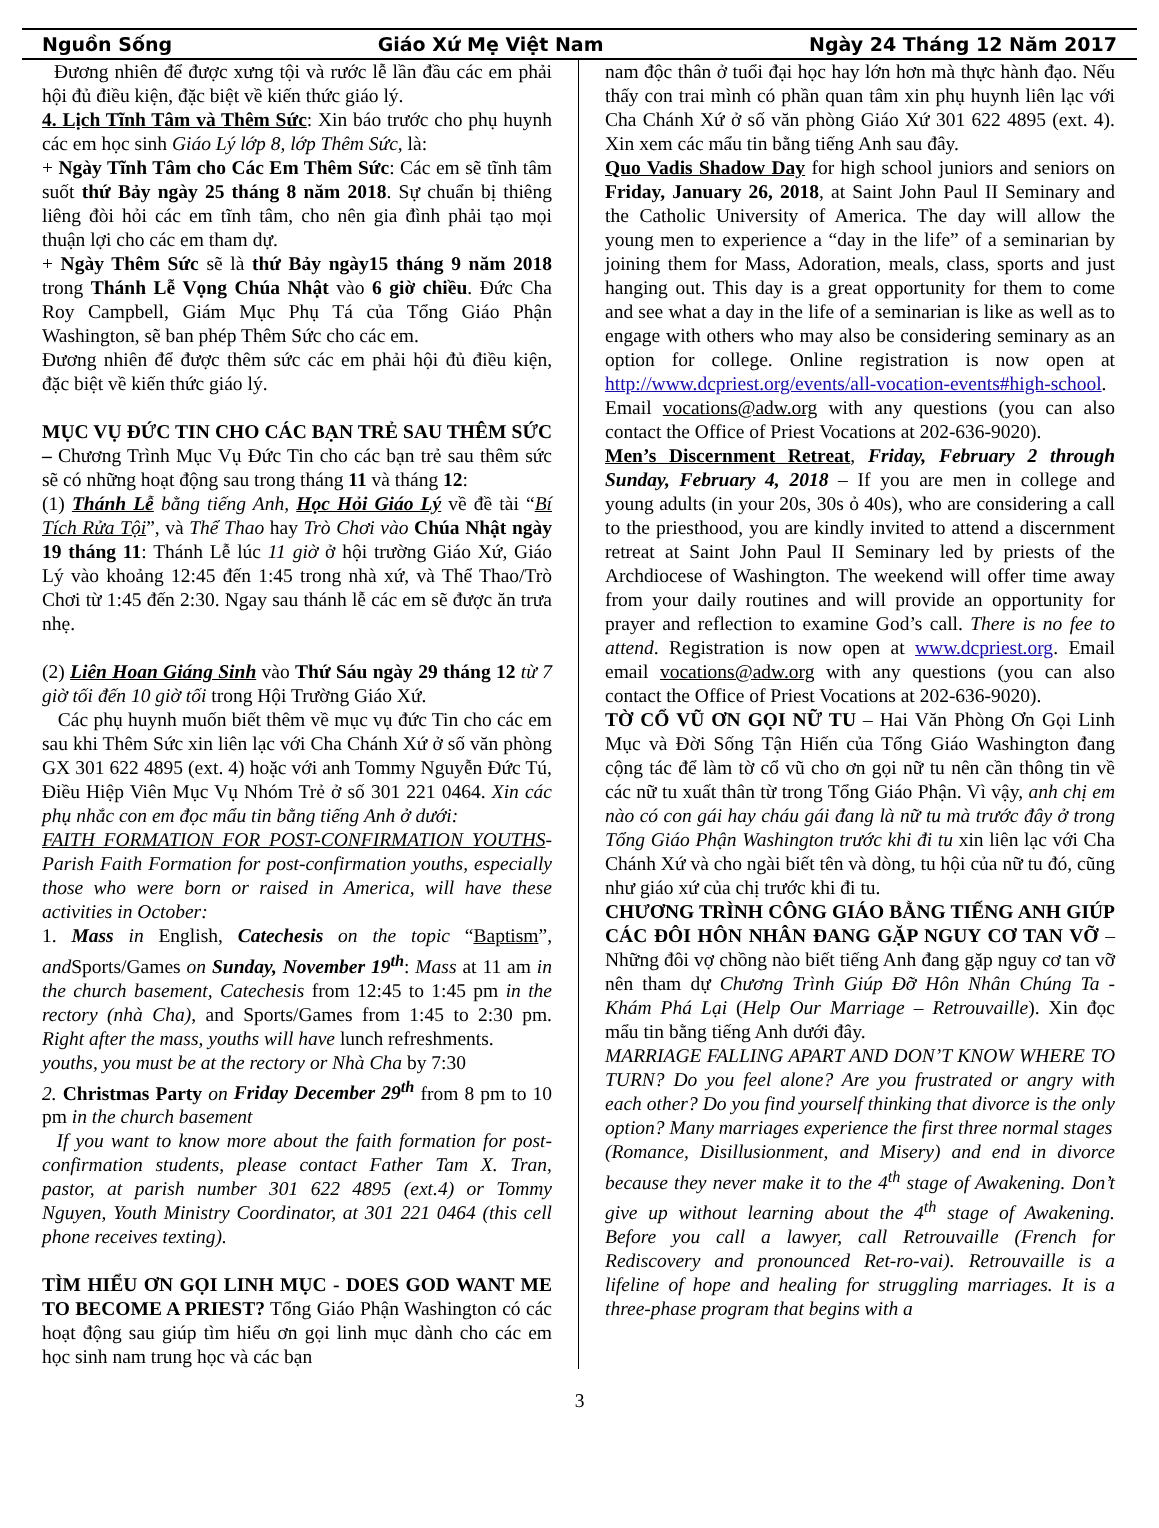Nguồn Sống Giáo Xứ Mẹ Việt Nam Ngày 24 Tháng 12 Năm 2017
Đương nhiên để được xưng tội và rước lễ lần đầu các em phải hội đủ điều kiện, đặc biệt về kiến thức giáo lý.
4. Lịch Tĩnh Tâm và Thêm Sức: Xin báo trước cho phụ huynh các em học sinh Giáo Lý lớp 8, lớp Thêm Sức, là:
+ Ngày Tĩnh Tâm cho Các Em Thêm Sức: Các em sẽ tĩnh tâm suốt thứ Bảy ngày 25 tháng 8 năm 2018. Sự chuẩn bị thiêng liêng đòi hỏi các em tĩnh tâm, cho nên gia đình phải tạo mọi thuận lợi cho các em tham dự.
+ Ngày Thêm Sức sẽ là thứ Bảy ngày15 tháng 9 năm 2018 trong Thánh Lễ Vọng Chúa Nhật vào 6 giờ chiều. Đức Cha Roy Campbell, Giám Mục Phụ Tá của Tổng Giáo Phận Washington, sẽ ban phép Thêm Sức cho các em.
Đương nhiên để được thêm sức các em phải hội đủ điều kiện, đặc biệt về kiến thức giáo lý.
MỤC VỤ ĐỨC TIN CHO CÁC BẠN TRẺ SAU THÊM SỨC – Chương Trình Mục Vụ Đức Tin cho các bạn trẻ sau thêm sức sẽ có những hoạt động sau trong tháng 11 và tháng 12:
(1) Thánh Lễ bằng tiếng Anh, Học Hỏi Giáo Lý về đề tài “Bí Tích Rửa Tội”, và Thể Thao hay Trò Chơi vào Chúa Nhật ngày 19 tháng 11: Thánh Lễ lúc 11 giờ ở hội trường Giáo Xứ, Giáo Lý vào khoảng 12:45 đến 1:45 trong nhà xứ, và Thể Thao/Trò Chơi từ 1:45 đến 2:30. Ngay sau thánh lễ các em sẽ được ăn trưa nhẹ.
(2) Liên Hoan Giáng Sinh vào Thứ Sáu ngày 29 tháng 12 từ 7 giờ tối đến 10 giờ tối trong Hội Trường Giáo Xứ.
Các phụ huynh muốn biết thêm về mục vụ đức Tin cho các em sau khi Thêm Sức xin liên lạc với Cha Chánh Xứ ở số văn phòng GX 301 622 4895 (ext. 4) hoặc với anh Tommy Nguyễn Đức Tú, Điều Hiệp Viên Mục Vụ Nhóm Trẻ ở số 301 221 0464. Xin các phụ nhắc con em đọc mẩu tin bằng tiếng Anh ở dưới:
FAITH FORMATION FOR POST-CONFIRMATION YOUTHS- Parish Faith Formation for post-confirmation youths, especially those who were born or raised in America, will have these activities in October:
1. Mass in English, Catechesis on the topic “Baptism”, and Sports/Games on Sunday, November 19<sup>th</sup>: Mass at 11 am in the church basement, Catechesis from 12:45 to 1:45 pm in the rectory (nhà Cha), and Sports/Games from 1:45 to 2:30 pm. Right after the mass, youths will have lunch refreshments.
youths, you must be at the rectory or Nhà Cha by 7:30
2. Christmas Party on Friday December 29<sup>th</sup> from 8 pm to 10 pm in the church basement
If you want to know more about the faith formation for post-confirmation students, please contact Father Tam X. Tran, pastor, at parish number 301 622 4895 (ext.4) or Tommy Nguyen, Youth Ministry Coordinator, at 301 221 0464 (this cell phone receives texting).
TÌM HIỂU ƠN GỌI LINH MỤC - DOES GOD WANT ME TO BECOME A PRIEST? Tổng Giáo Phận Washington có các hoạt động sau giúp tìm hiểu ơn gọi linh mục dành cho các em học sinh nam trung học và các bạn
nam độc thân ở tuổi đại học hay lớn hơn mà thực hành đạo. Nếu thấy con trai mình có phần quan tâm xin phụ huynh liên lạc với Cha Chánh Xứ ở số văn phòng Giáo Xứ 301 622 4895 (ext. 4). Xin xem các mẩu tin bằng tiếng Anh sau đây.
Quo Vadis Shadow Day for high school juniors and seniors on Friday, January 26, 2018, at Saint John Paul II Seminary and the Catholic University of America. The day will allow the young men to experience a “day in the life” of a seminarian by joining them for Mass, Adoration, meals, class, sports and just hanging out. This day is a great opportunity for them to come and see what a day in the life of a seminarian is like as well as to engage with others who may also be considering seminary as an option for college. Online registration is now open at http://www.dcpriest.org/events/all-vocation-events#high-school. Email vocations@adw.org with any questions (you can also contact the Office of Priest Vocations at 202-636-9020).
Men’s Discernment Retreat, Friday, February 2 through Sunday, February 4, 2018 – If you are men in college and young adults (in your 20s, 30s ỏ 40s), who are considering a call to the priesthood, you are kindly invited to attend a discernment retreat at Saint John Paul II Seminary led by priests of the Archdiocese of Washington. The weekend will offer time away from your daily routines and will provide an opportunity for prayer and reflection to examine God’s call. There is no fee to attend. Registration is now open at www.dcpriest.org. Email email vocations@adw.org with any questions (you can also contact the Office of Priest Vocations at 202-636-9020).
TỜ CỔ VŨ ƠN GỌI NỮ TU – Hai Văn Phòng Ơn Gọi Linh Mục và Đời Sống Tận Hiến của Tổng Giáo Washington đang cộng tác để làm tờ cổ vũ cho ơn gọi nữ tu nên cần thông tin về các nữ tu xuất thân từ trong Tổng Giáo Phận. Vì vậy, anh chị em nào có con gái hay cháu gái đang là nữ tu mà trước đây ở trong Tổng Giáo Phận Washington trước khi đi tu xin liên lạc với Cha Chánh Xứ và cho ngài biết tên và dòng, tu hội của nữ tu đó, cũng như giáo xứ của chị trước khi đi tu.
CHƯƠNG TRÌNH CÔNG GIÁO BẰNG TIẾNG ANH GIÚP CÁC ĐÔI HÔN NHÂN ĐANG GẶP NGUY CƠ TAN VỠ – Những đôi vợ chồng nào biết tiếng Anh đang gặp nguy cơ tan vỡ nên tham dự Chương Trình Giúp Đỡ Hôn Nhân Chúng Ta - Khám Phá Lại (Help Our Marriage – Retrouvaille). Xin đọc mẩu tin bằng tiếng Anh dưới đây.
MARRIAGE FALLING APART AND DON’T KNOW WHERE TO TURN? Do you feel alone? Are you frustrated or angry with each other? Do you find yourself thinking that divorce is the only option? Many marriages experience the first three normal stages
(Romance, Disillusionment, and Misery) and end in divorce because they never make it to the 4<sup>th</sup> stage of Awakening. Don’t give up without learning about the 4<sup>th</sup> stage of Awakening. Before you call a lawyer, call Retrouvaille (French for Rediscovery and pronounced Ret-ro-vai). Retrouvaille is a lifeline of hope and healing for struggling marriages. It is a three-phase program that begins with a
3